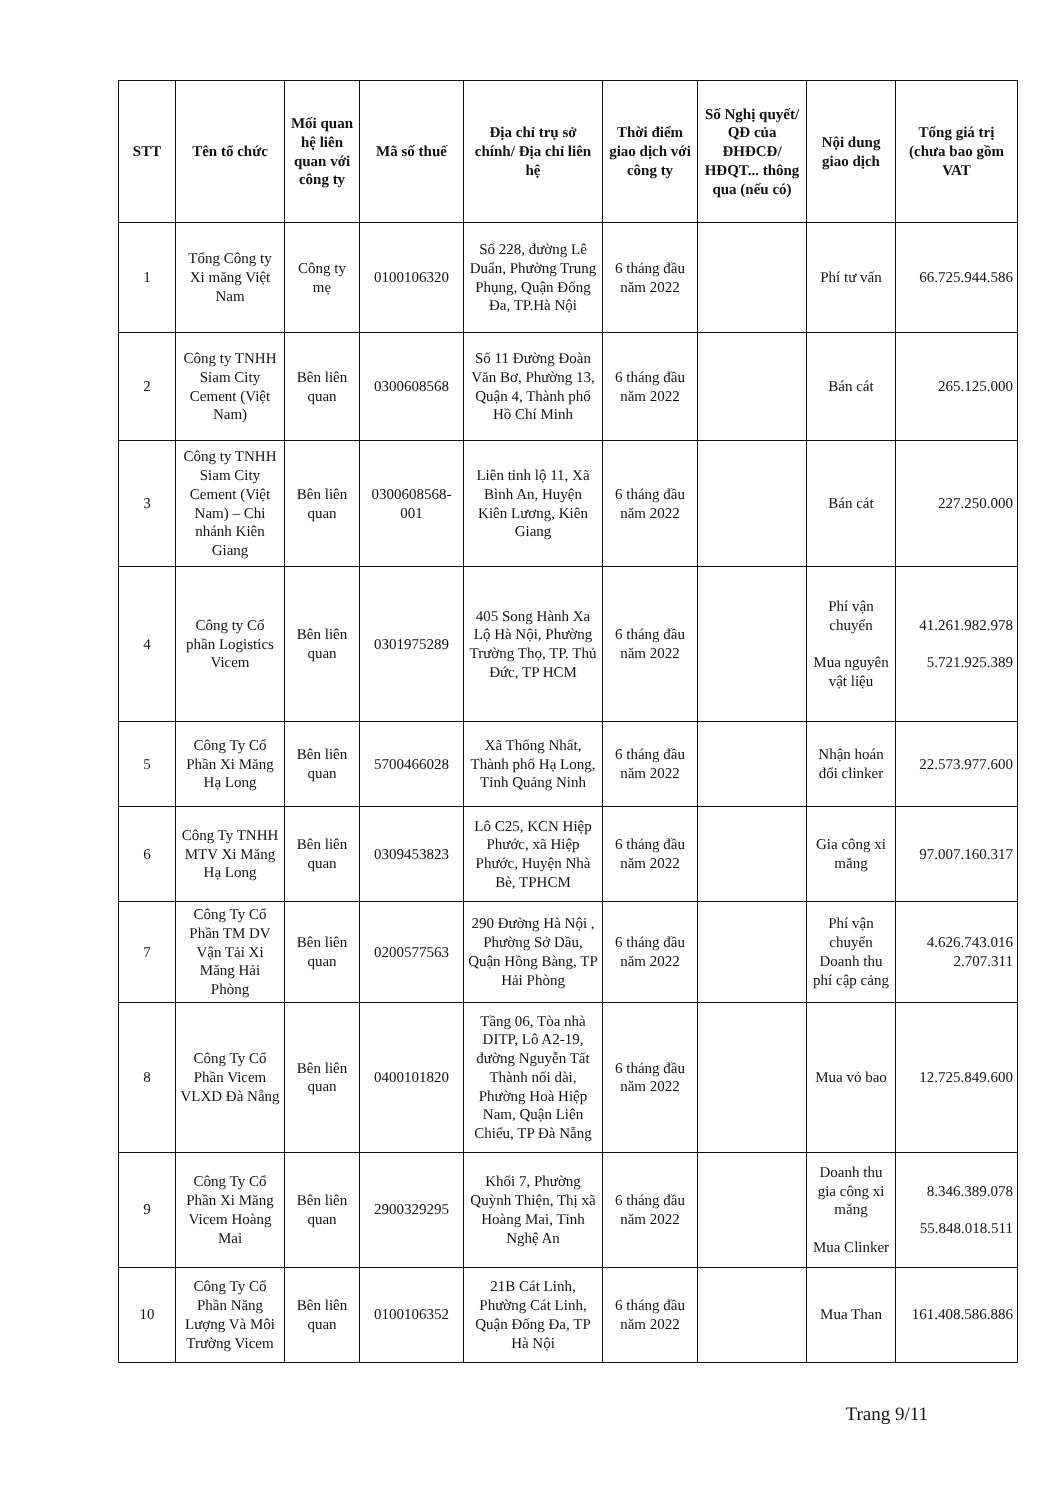| STT | Tên tổ chức | Mối quan hệ liên quan với công ty | Mã số thuế | Địa chỉ trụ sở chính/ Địa chỉ liên hệ | Thời điểm giao dịch với công ty | Số Nghị quyết/ QĐ của ĐHĐCĐ/ HĐQT... thông qua (nếu có) | Nội dung giao dịch | Tổng giá trị (chưa bao gồm VAT |
| --- | --- | --- | --- | --- | --- | --- | --- | --- |
| 1 | Tổng Công ty Xi măng Việt Nam | Công ty mẹ | 0100106320 | Số 228, đường Lê Duẩn, Phường Trung Phụng, Quận Đống Đa, TP.Hà Nội | 6 tháng đầu năm 2022 | | Phí tư vấn | 66.725.944.586 |
| 2 | Công ty TNHH Siam City Cement (Việt Nam) | Bên liên quan | 0300608568 | Số 11 Đường Đoàn Văn Bơ, Phường 13, Quận 4, Thành phố Hồ Chí Minh | 6 tháng đầu năm 2022 | | Bán cát | 265.125.000 |
| 3 | Công ty TNHH Siam City Cement (Việt Nam) – Chi nhánh Kiên Giang | Bên liên quan | 0300608568-001 | Liên tỉnh lộ 11, Xã Bình An, Huyện Kiên Lương, Kiên Giang | 6 tháng đầu năm 2022 | | Bán cát | 227.250.000 |
| 4 | Công ty Cổ phần Logistics Vicem | Bên liên quan | 0301975289 | 405 Song Hành Xa Lộ Hà Nội, Phường Trường Thọ, TP. Thủ Đức, TP HCM | 6 tháng đầu năm 2022 | | Phí vận chuyển Mua nguyên vật liệu | 41.261.982.978 5.721.925.389 |
| 5 | Công Ty Cổ Phần Xi Măng Hạ Long | Bên liên quan | 5700466028 | Xã Thống Nhất, Thành phố Hạ Long, Tỉnh Quảng Ninh | 6 tháng đầu năm 2022 | | Nhận hoán đổi clinker | 22.573.977.600 |
| 6 | Công Ty TNHH MTV Xi Măng Hạ Long | Bên liên quan | 0309453823 | Lô C25, KCN Hiệp Phước, xã Hiệp Phước, Huyện Nhà Bè, TPHCM | 6 tháng đầu năm 2022 | | Gia công xi măng | 97.007.160.317 |
| 7 | Công Ty Cổ Phần TM DV Vận Tải Xi Măng Hải Phòng | Bên liên quan | 0200577563 | 290 Đường Hà Nội , Phường Sở Dầu, Quận Hồng Bàng, TP Hải Phòng | 6 tháng đầu năm 2022 | | Phí vận chuyển Doanh thu phí cập cảng | 4.626.743.016 2.707.311 |
| 8 | Công Ty Cổ Phần Vicem VLXD Đà Nẵng | Bên liên quan | 0400101820 | Tầng 06, Tòa nhà DITP, Lô A2-19, đường Nguyễn Tất Thành nối dài, Phường Hoà Hiệp Nam, Quận Liên Chiểu, TP Đà Nẵng | 6 tháng đầu năm 2022 | | Mua vỏ bao | 12.725.849.600 |
| 9 | Công Ty Cổ Phần Xi Măng Vicem Hoàng Mai | Bên liên quan | 2900329295 | Khối 7, Phường Quỳnh Thiện, Thị xã Hoàng Mai, Tỉnh Nghệ An | 6 tháng đầu năm 2022 | | Doanh thu gia công xi măng Mua Clinker | 8.346.389.078 55.848.018.511 |
| 10 | Công Ty Cổ Phần Năng Lượng Và Môi Trường Vicem | Bên liên quan | 0100106352 | 21B Cát Linh, Phường Cát Linh, Quận Đống Đa, TP Hà Nội | 6 tháng đầu năm 2022 | | Mua Than | 161.408.586.886 |
Trang 9/11